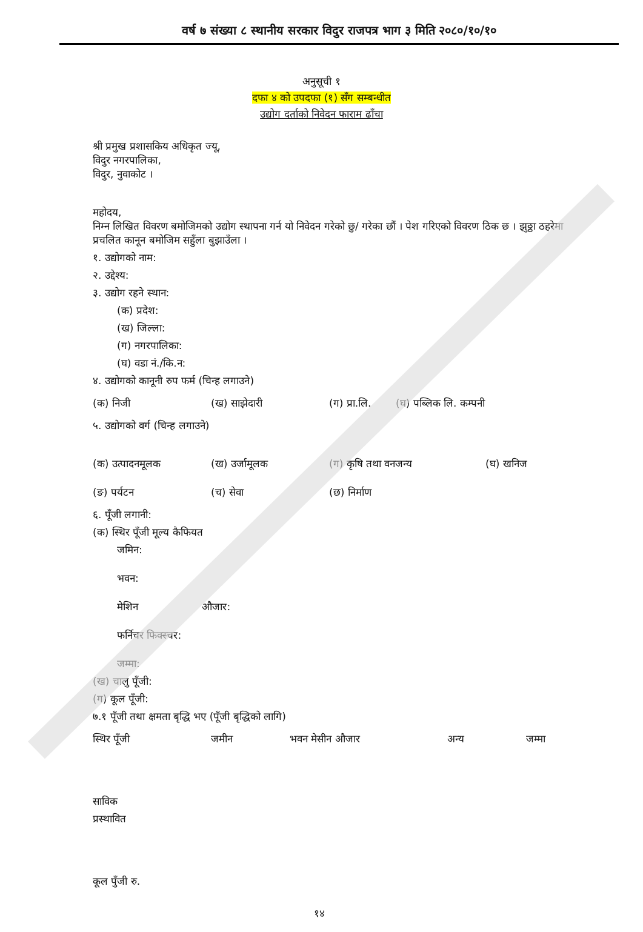वर्ष ७ संख्या ८ स्थानीय सरकार विदुर राजपत्र भाग ३ मिति २०८०/१०/१०
अनुसूची १
दफा ४ को उपदफा (१) सँग सम्बन्धीत
उद्योग दर्ताको निवेदन फाराम ढाँचा
श्री प्रमुख प्रशासकिय अधिकृत ज्यू,
विदुर नगरपालिका,
विदुर, नुवाकोट ।
महोदय,
निम्न लिखित विवरण बमोजिमको उद्योग स्थापना गर्न यो निवेदन गरेको छु/ गरेका छौं । पेश गरिएको विवरण ठिक छ । झुठ्ठा ठहरेमा प्रचलित कानून बमोजिम सहुँला बुझाउँला ।
१. उद्योगको नाम:
२. उद्देश्य:
३. उद्योग रहने स्थान:
(क) प्रदेश:
(ख) जिल्ला:
(ग) नगरपालिका:
(घ) वडा नं./कि.न:
४. उद्योगको कानूनी रुप फर्म (चिन्ह लगाउने)
(क) निजी (ख) साझेदारी (ग) प्रा.लि. (घ) पब्लिक लि. कम्पनी
५. उद्योगको वर्ग (चिन्ह लगाउने)
(क) उत्पादनमूलक (ख) उर्जामूलक (ग) कृषि तथा वनजन्य (घ) खनिज
(ङ) पर्यटन (च) सेवा (छ) निर्माण
६. पूँजी लगानी:
(क) स्थिर पूँजी मूल्य कैफियत
जमिन:
भवन:
मेशिन औजार:
फर्निचर फिक्स्चर:
जम्मा:
(ख) चालु पूँजी:
(ग) कूल पूँजी:
७.१ पूँजी तथा क्षमता बृद्धि भए (पूँजी बृद्धिको लागि)
स्थिर पूँजी जमीन भवन मेसीन औजार अन्य जम्मा
साविक
प्रस्थावित
कूल पुँजी रु.
१४